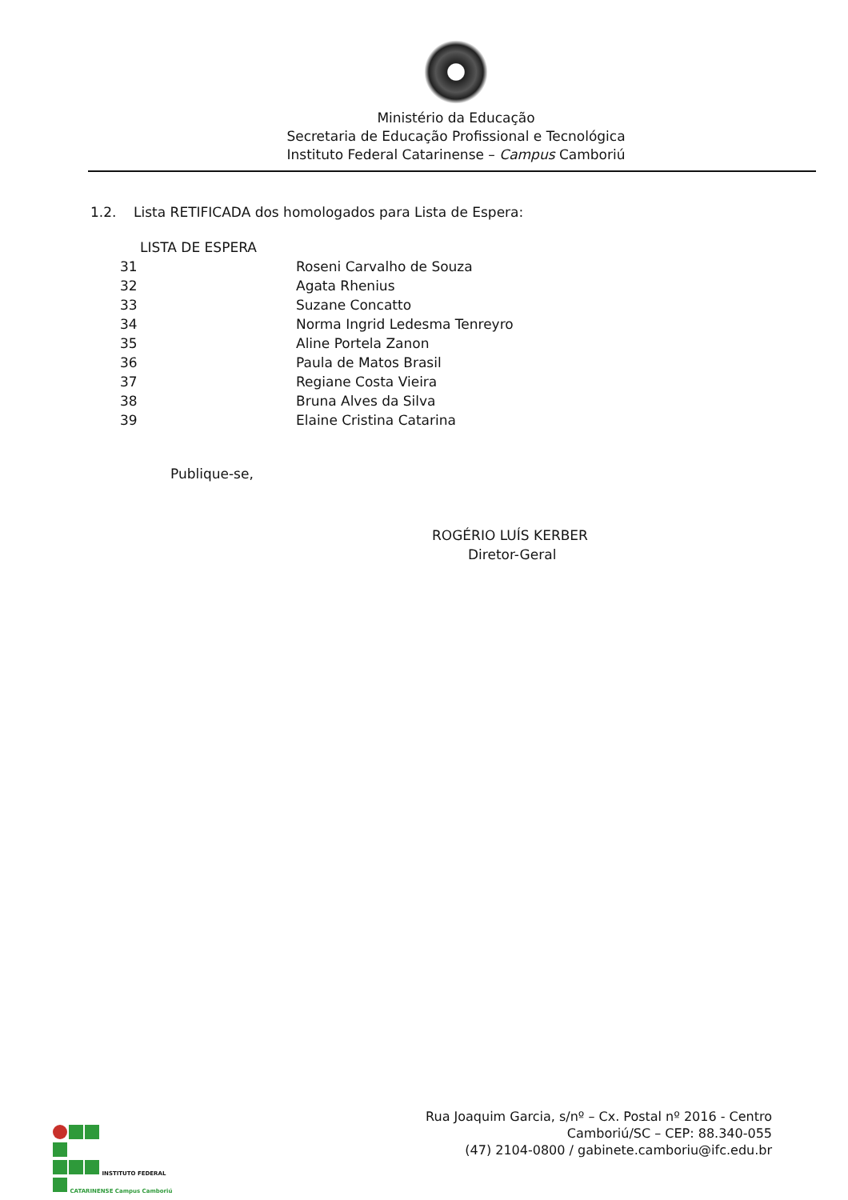Ministério da Educação
Secretaria de Educação Profissional e Tecnológica
Instituto Federal Catarinense – Campus Camboriú
1.2. Lista RETIFICADA dos homologados para Lista de Espera:
| LISTA DE ESPERA | |
| --- | --- |
| 31 | Roseni Carvalho de Souza |
| 32 | Agata Rhenius |
| 33 | Suzane Concatto |
| 34 | Norma Ingrid Ledesma Tenreyro |
| 35 | Aline Portela Zanon |
| 36 | Paula de Matos Brasil |
| 37 | Regiane Costa Vieira |
| 38 | Bruna Alves da Silva |
| 39 | Elaine Cristina Catarina |
Publique-se,
ROGÉRIO LUÍS KERBER
Diretor-Geral
Rua Joaquim Garcia, s/nº – Cx. Postal nº 2016 - Centro
Camboriú/SC – CEP: 88.340-055
(47) 2104-0800 / gabinete.camboriu@ifc.edu.br
INSTITUTO FEDERAL
CATARINENSE Campus Camboriú